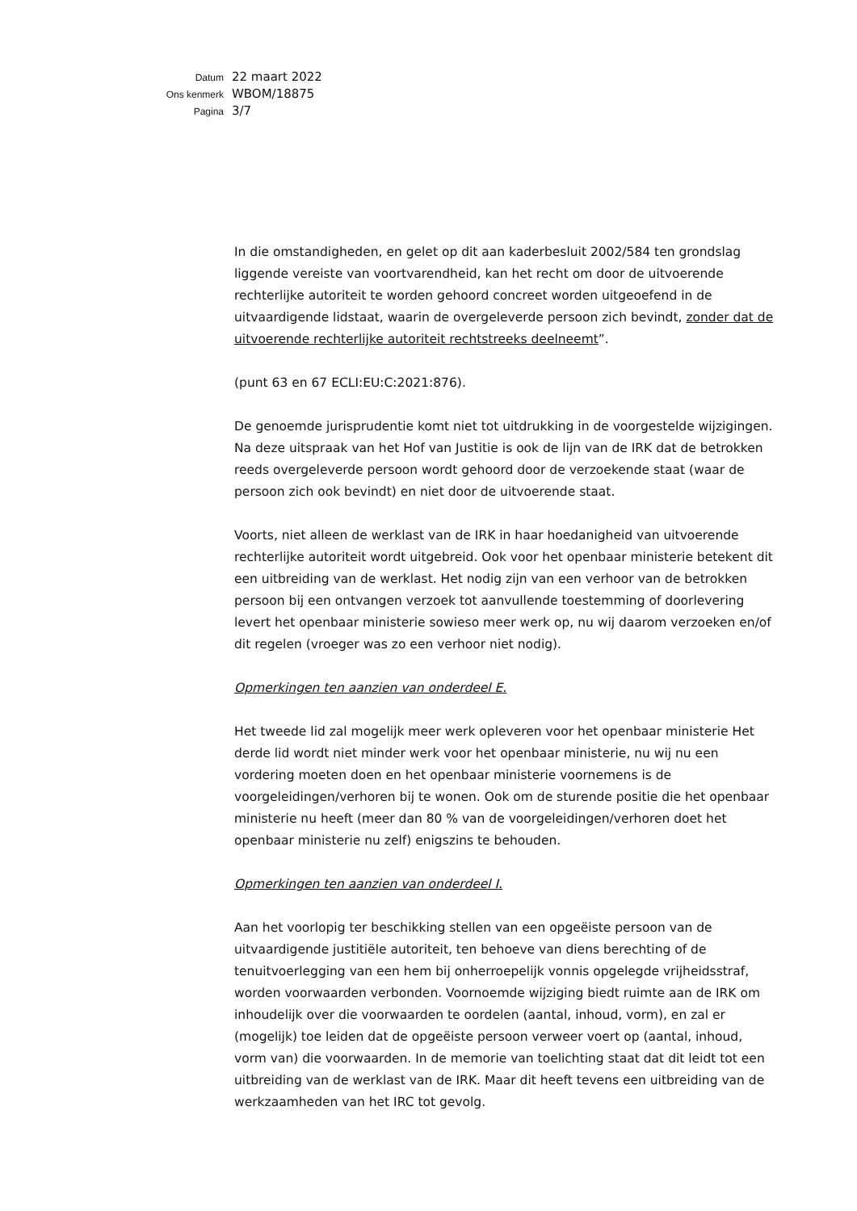| Datum | 22 maart 2022 |
| Ons kenmerk | WBOM/18875 |
| Pagina | 3/7 |
In die omstandigheden, en gelet op dit aan kaderbesluit 2002/584 ten grondslag liggende vereiste van voortvarendheid, kan het recht om door de uitvoerende rechterlijke autoriteit te worden gehoord concreet worden uitgeoefend in de uitvaardigende lidstaat, waarin de overgeleverde persoon zich bevindt, zonder dat de uitvoerende rechterlijke autoriteit rechtstreeks deelneemt”.
(punt 63 en 67 ECLI:EU:C:2021:876).
De genoemde jurisprudentie komt niet tot uitdrukking in de voorgestelde wijzigingen. Na deze uitspraak van het Hof van Justitie is ook de lijn van de IRK dat de betrokken reeds overgeleverde persoon wordt gehoord door de verzoekende staat (waar de persoon zich ook bevindt) en niet door de uitvoerende staat.
Voorts, niet alleen de werklast van de IRK in haar hoedanigheid van uitvoerende rechterlijke autoriteit wordt uitgebreid. Ook voor het openbaar ministerie betekent dit een uitbreiding van de werklast. Het nodig zijn van een verhoor van de betrokken persoon bij een ontvangen verzoek tot aanvullende toestemming of doorlevering levert het openbaar ministerie sowieso meer werk op, nu wij daarom verzoeken en/of dit regelen (vroeger was zo een verhoor niet nodig).
Opmerkingen ten aanzien van onderdeel E.
Het tweede lid zal mogelijk meer werk opleveren voor het openbaar ministerie Het derde lid wordt niet minder werk voor het openbaar ministerie, nu wij nu een vordering moeten doen en het openbaar ministerie voornemens is de voorgeleidingen/verhoren bij te wonen. Ook om de sturende positie die het openbaar ministerie nu heeft (meer dan 80 % van de voorgeleidingen/verhoren doet het openbaar ministerie nu zelf) enigszins te behouden.
Opmerkingen ten aanzien van onderdeel I.
Aan het voorlopig ter beschikking stellen van een opgeëiste persoon van de uitvaardigende justitiële autoriteit, ten behoeve van diens berechting of de tenuitvoerlegging van een hem bij onherroepelijk vonnis opgelegde vrijheidsstraf, worden voorwaarden verbonden. Voornoemde wijziging biedt ruimte aan de IRK om inhoudelijk over die voorwaarden te oordelen (aantal, inhoud, vorm), en zal er (mogelijk) toe leiden dat de opgeëiste persoon verweer voert op (aantal, inhoud, vorm van) die voorwaarden. In de memorie van toelichting staat dat dit leidt tot een uitbreiding van de werklast van de IRK. Maar dit heeft tevens een uitbreiding van de werkzaamheden van het IRC tot gevolg.